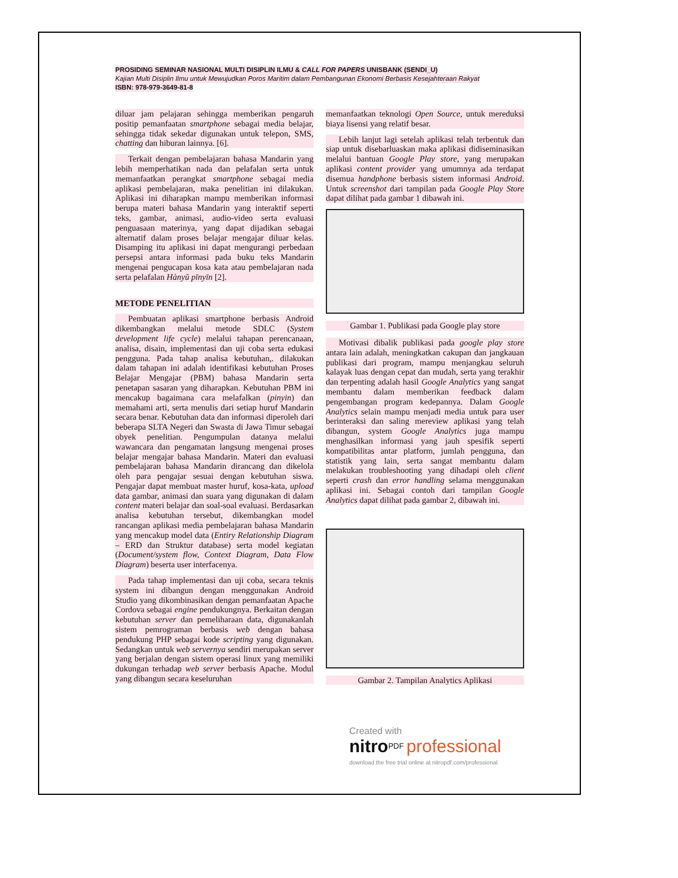PROSIDING SEMINAR NASIONAL MULTI DISIPLIN ILMU & CALL FOR PAPERS UNISBANK (SENDI_U)
Kajian Multi Disiplin Ilmu untuk Mewujudkan Poros Maritim dalam Pembangunan Ekonomi Berbasis Kesejahteraan Rakyat
ISBN: 978-979-3649-81-8
diluar jam pelajaran sehingga memberikan pengaruh positip pemanfaatan smartphone sebagai media belajar, sehingga tidak sekedar digunakan untuk telepon, SMS, chatting dan hiburan lainnya. [6].
Terkait dengan pembelajaran bahasa Mandarin yang lebih memperhatikan nada dan pelafalan serta untuk memanfaatkan perangkat smartphone sebagai media aplikasi pembelajaran, maka penelitian ini dilakukan. Aplikasi ini diharapkan mampu memberikan informasi berupa materi bahasa Mandarin yang interaktif seperti teks, gambar, animasi, audio-video serta evaluasi penguasaan materinya, yang dapat dijadikan sebagai alternatif dalam proses belajar mengajar diluar kelas. Disamping itu aplikasi ini dapat mengurangi perbedaan persepsi antara informasi pada buku teks Mandarin mengenai pengucapan kosa kata atau pembelajaran nada serta pelafalan Hànyǔ pīnyīn [2].
METODE PENELITIAN
Pembuatan aplikasi smartphone berbasis Android dikembangkan melalui metode SDLC (System development life cycle) melalui tahapan perencanaan, analisa, disain, implementasi dan uji coba serta edukasi pengguna. Pada tahap analisa kebutuhan,. dilakukan dalam tahapan ini adalah identifikasi kebutuhan Proses Belajar Mengajar (PBM) bahasa Mandarin serta penetapan sasaran yang diharapkan. Kebutuhan PBM ini mencakup bagaimana cara melafalkan (pinyin) dan memahami arti, serta menulis dari setiap huruf Mandarin secara benar. Kebutuhan data dan informasi diperoleh dari beberapa SLTA Negeri dan Swasta di Jawa Timur sebagai obyek penelitian. Pengumpulan datanya melalui wawancara dan pengamatan langsung mengenai proses belajar mengajar bahasa Mandarin. Materi dan evaluasi pembelajaran bahasa Mandarin dirancang dan dikelola oleh para pengajar sesuai dengan kebutuhan siswa. Pengajar dapat membuat master huruf, kosa-kata, upload data gambar, animasi dan suara yang digunakan di dalam content materi belajar dan soal-soal evaluasi. Berdasarkan analisa kebutuhan tersebut, dikembangkan model rancangan aplikasi media pembelajaran bahasa Mandarin yang mencakup model data (Entiry Relationship Diagram – ERD dan Struktur database) serta model kegiatan (Document/system flow, Context Diagram, Data Flow Diagram) beserta user interfacenya.
Pada tahap implementasi dan uji coba, secara teknis system ini dibangun dengan menggunakan Android Studio yang dikombinasikan dengan pemanfaatan Apache Cordova sebagai engine pendukungnya. Berkaitan dengan kebutuhan server dan pemeliharaan data, digunakanlah sistem pemrograman berbasis web dengan bahasa pendukung PHP sebagai kode scripting yang digunakan. Sedangkan untuk web servernya sendiri merupakan server yang berjalan dengan sistem operasi linux yang memiliki dukungan terhadap web server berbasis Apache. Modul yang dibangun secara keseluruhan
memanfaatkan teknologi Open Source, untuk mereduksi biaya lisensi yang relatif besar.
Lebih lanjut lagi setelah aplikasi telah terbentuk dan siap untuk disebarluaskan maka aplikasi didiseminasikan melalui bantuan Google Play store, yang merupakan aplikasi content provider yang umumnya ada terdapat disemua handphone berbasis sistem informasi Android. Untuk screenshot dari tampilan pada Google Play Store dapat dilihat pada gambar 1 dibawah ini.
Gambar 1. Publikasi pada Google play store
Motivasi dibalik publikasi pada google play store antara lain adalah, meningkatkan cakupan dan jangkauan publikasi dari program, mampu menjangkau seluruh kalayak luas dengan cepat dan mudah, serta yang terakhir dan terpenting adalah hasil Google Analytics yang sangat membantu dalam memberikan feedback dalam pengembangan program kedepannya. Dalam Google Analytics selain mampu menjadi media untuk para user berinteraksi dan saling mereview aplikasi yang telah dibangun, system Google Analytics juga mampu menghasilkan informasi yang jauh spesifik seperti kompatibilitas antar platform, jumlah pengguna, dan statistik yang lain, serta sangat membantu dalam melakukan troubleshooting yang dihadapi oleh client seperti crash dan error handling selama menggunakan aplikasi ini. Sebagai contoh dari tampilan Google Analytics dapat dilihat pada gambar 2, dibawah ini.
Gambar 2. Tampilan Analytics Aplikasi
Created with
nitro<sup>PDF</sup> professional
download the free trial online at nitropdf.com/professional